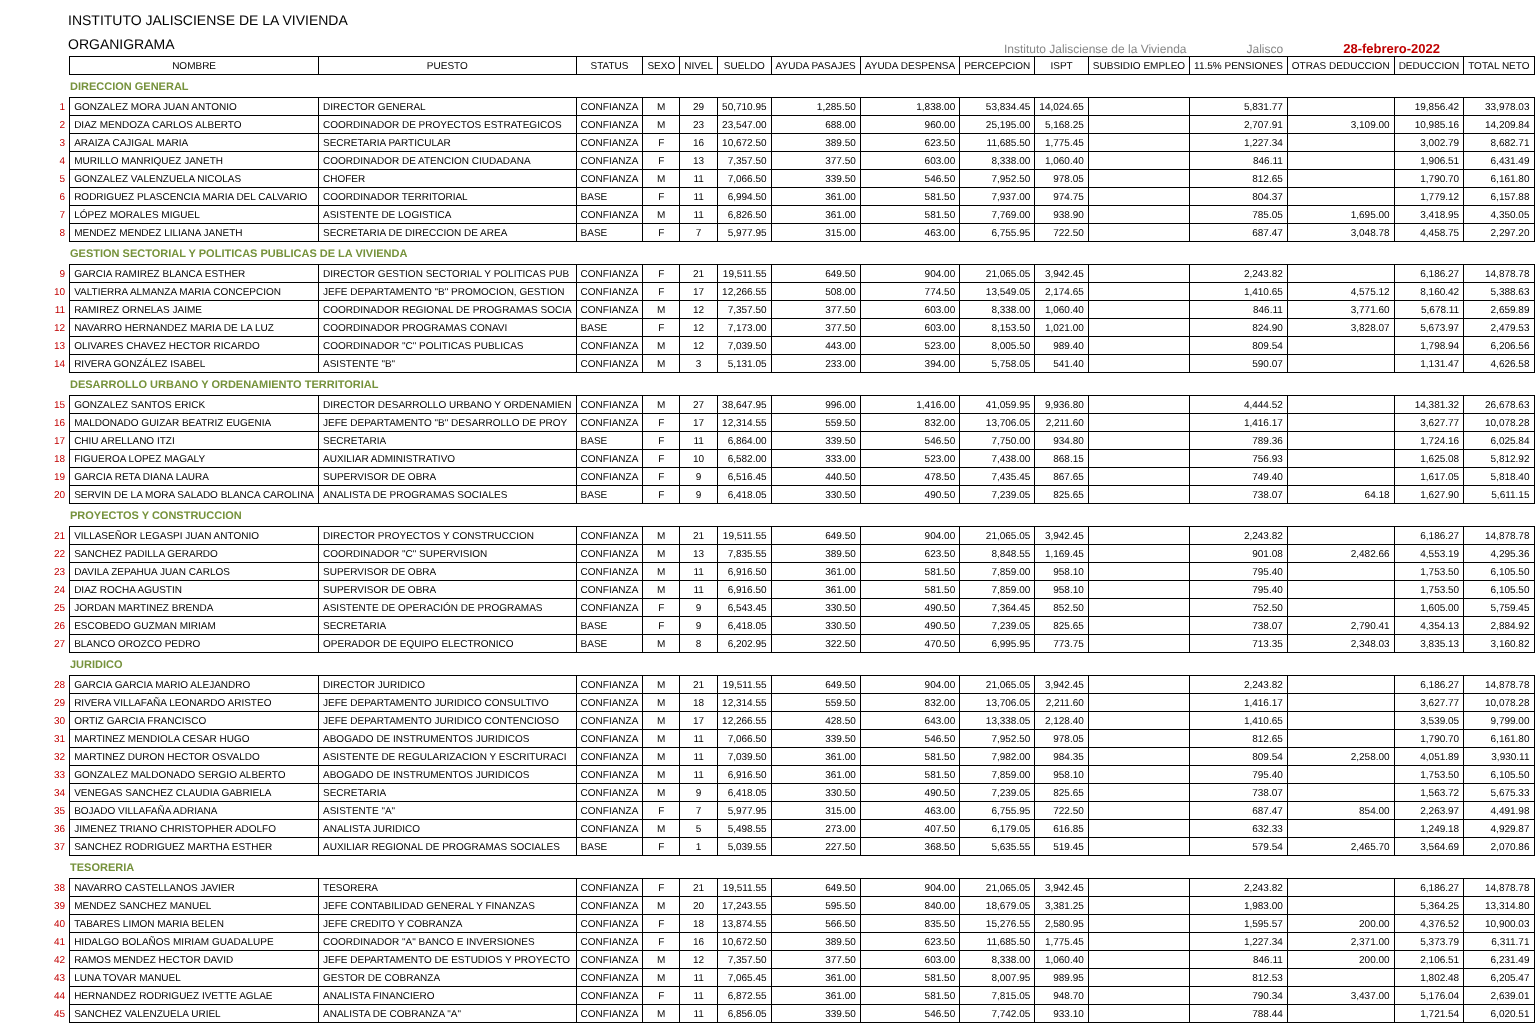INSTITUTO JALISCIENSE DE LA VIVIENDA
ORGANIGRAMA
Instituto Jalisciense de la Vivienda Jalisco 28-febrero-2022
| | NOMBRE | PUESTO | STATUS | SEXO | NIVEL | SUELDO | AYUDA PASAJES | AYUDA DESPENSA | PERCEPCION | ISPT | SUBSIDIO EMPLEO | 11.5% PENSIONES | OTRAS DEDUCCION | DEDUCCION | TOTAL NETO |
| --- | --- | --- | --- | --- | --- | --- | --- | --- | --- | --- | --- | --- | --- | --- | --- |
| DIRECCION GENERAL | | | | | | | | | | | | | | | |
| 1 | GONZALEZ MORA JUAN ANTONIO | DIRECTOR GENERAL | CONFIANZA | M | 29 | 50,710.95 | 1,285.50 | 1,838.00 | 53,834.45 | 14,024.65 | | 5,831.77 | | 19,856.42 | 33,978.03 |
| 2 | DIAZ MENDOZA CARLOS ALBERTO | COORDINADOR DE PROYECTOS ESTRATEGICOS | CONFIANZA | M | 23 | 23,547.00 | 688.00 | 960.00 | 25,195.00 | 5,168.25 | | 2,707.91 | 3,109.00 | 10,985.16 | 14,209.84 |
| 3 | ARAIZA CAJIGAL MARIA | SECRETARIA PARTICULAR | CONFIANZA | F | 16 | 10,672.50 | 389.50 | 623.50 | 11,685.50 | 1,775.45 | | 1,227.34 | | 3,002.79 | 8,682.71 |
| 4 | MURILLO MANRIQUEZ JANETH | COORDINADOR DE ATENCION CIUDADANA | CONFIANZA | F | 13 | 7,357.50 | 377.50 | 603.00 | 8,338.00 | 1,060.40 | | 846.11 | | 1,906.51 | 6,431.49 |
| 5 | GONZALEZ VALENZUELA NICOLAS | CHOFER | CONFIANZA | M | 11 | 7,066.50 | 339.50 | 546.50 | 7,952.50 | 978.05 | | 812.65 | | 1,790.70 | 6,161.80 |
| 6 | RODRIGUEZ PLASCENCIA MARIA DEL CALVARIO | COORDINADOR TERRITORIAL | BASE | F | 11 | 6,994.50 | 361.00 | 581.50 | 7,937.00 | 974.75 | | 804.37 | | 1,779.12 | 6,157.88 |
| 7 | LÓPEZ MORALES MIGUEL | ASISTENTE DE LOGISTICA | CONFIANZA | M | 11 | 6,826.50 | 361.00 | 581.50 | 7,769.00 | 938.90 | | 785.05 | 1,695.00 | 3,418.95 | 4,350.05 |
| 8 | MENDEZ MENDEZ LILIANA JANETH | SECRETARIA DE DIRECCION DE AREA | BASE | F | 7 | 5,977.95 | 315.00 | 463.00 | 6,755.95 | 722.50 | | 687.47 | 3,048.78 | 4,458.75 | 2,297.20 |
| GESTION SECTORIAL Y POLITICAS PUBLICAS DE LA VIVIENDA | | | | | | | | | | | | | | | |
| 9 | GARCIA RAMIREZ BLANCA ESTHER | DIRECTOR GESTION SECTORIAL Y POLITICAS PUB | CONFIANZA | F | 21 | 19,511.55 | 649.50 | 904.00 | 21,065.05 | 3,942.45 | | 2,243.82 | | 6,186.27 | 14,878.78 |
| 10 | VALTIERRA ALMANZA MARIA CONCEPCION | JEFE DEPARTAMENTO "B" PROMOCION, GESTION | CONFIANZA | F | 17 | 12,266.55 | 508.00 | 774.50 | 13,549.05 | 2,174.65 | | 1,410.65 | 4,575.12 | 8,160.42 | 5,388.63 |
| 11 | RAMIREZ ORNELAS JAIME | COORDINADOR REGIONAL DE PROGRAMAS SOCIA | CONFIANZA | M | 12 | 7,357.50 | 377.50 | 603.00 | 8,338.00 | 1,060.40 | | 846.11 | 3,771.60 | 5,678.11 | 2,659.89 |
| 12 | NAVARRO HERNANDEZ MARIA DE LA LUZ | COORDINADOR PROGRAMAS CONAVI | BASE | F | 12 | 7,173.00 | 377.50 | 603.00 | 8,153.50 | 1,021.00 | | 824.90 | 3,828.07 | 5,673.97 | 2,479.53 |
| 13 | OLIVARES CHAVEZ HECTOR RICARDO | COORDINADOR "C" POLITICAS PUBLICAS | CONFIANZA | M | 12 | 7,039.50 | 443.00 | 523.00 | 8,005.50 | 989.40 | | 809.54 | | 1,798.94 | 6,206.56 |
| 14 | RIVERA GONZÁLEZ ISABEL | ASISTENTE "B" | CONFIANZA | M | 3 | 5,131.05 | 233.00 | 394.00 | 5,758.05 | 541.40 | | 590.07 | | 1,131.47 | 4,626.58 |
| DESARROLLO URBANO Y ORDENAMIENTO TERRITORIAL | | | | | | | | | | | | | | | |
| 15 | GONZALEZ SANTOS ERICK | DIRECTOR DESARROLLO URBANO Y ORDENAMIEN | CONFIANZA | M | 27 | 38,647.95 | 996.00 | 1,416.00 | 41,059.95 | 9,936.80 | | 4,444.52 | | 14,381.32 | 26,678.63 |
| 16 | MALDONADO GUIZAR BEATRIZ EUGENIA | JEFE DEPARTAMENTO "B" DESARROLLO DE PROY | CONFIANZA | F | 17 | 12,314.55 | 559.50 | 832.00 | 13,706.05 | 2,211.60 | | 1,416.17 | | 3,627.77 | 10,078.28 |
| 17 | CHIU ARELLANO ITZI | SECRETARIA | BASE | F | 11 | 6,864.00 | 339.50 | 546.50 | 7,750.00 | 934.80 | | 789.36 | | 1,724.16 | 6,025.84 |
| 18 | FIGUEROA LOPEZ MAGALY | AUXILIAR ADMINISTRATIVO | CONFIANZA | F | 10 | 6,582.00 | 333.00 | 523.00 | 7,438.00 | 868.15 | | 756.93 | | 1,625.08 | 5,812.92 |
| 19 | GARCIA RETA DIANA LAURA | SUPERVISOR DE OBRA | CONFIANZA | F | 9 | 6,516.45 | 440.50 | 478.50 | 7,435.45 | 867.65 | | 749.40 | | 1,617.05 | 5,818.40 |
| 20 | SERVIN DE LA MORA SALADO BLANCA CAROLINA | ANALISTA DE PROGRAMAS SOCIALES | BASE | F | 9 | 6,418.05 | 330.50 | 490.50 | 7,239.05 | 825.65 | | 738.07 | 64.18 | 1,627.90 | 5,611.15 |
| PROYECTOS Y CONSTRUCCION | | | | | | | | | | | | | | | |
| 21 | VILLASEÑOR LEGASPI JUAN ANTONIO | DIRECTOR PROYECTOS Y CONSTRUCCION | CONFIANZA | M | 21 | 19,511.55 | 649.50 | 904.00 | 21,065.05 | 3,942.45 | | 2,243.82 | | 6,186.27 | 14,878.78 |
| 22 | SANCHEZ PADILLA GERARDO | COORDINADOR "C" SUPERVISION | CONFIANZA | M | 13 | 7,835.55 | 389.50 | 623.50 | 8,848.55 | 1,169.45 | | 901.08 | 2,482.66 | 4,553.19 | 4,295.36 |
| 23 | DAVILA ZEPAHUA JUAN CARLOS | SUPERVISOR DE OBRA | CONFIANZA | M | 11 | 6,916.50 | 361.00 | 581.50 | 7,859.00 | 958.10 | | 795.40 | | 1,753.50 | 6,105.50 |
| 24 | DIAZ ROCHA AGUSTIN | SUPERVISOR DE OBRA | CONFIANZA | M | 11 | 6,916.50 | 361.00 | 581.50 | 7,859.00 | 958.10 | | 795.40 | | 1,753.50 | 6,105.50 |
| 25 | JORDAN MARTINEZ BRENDA | ASISTENTE DE OPERACIÓN DE PROGRAMAS | CONFIANZA | F | 9 | 6,543.45 | 330.50 | 490.50 | 7,364.45 | 852.50 | | 752.50 | | 1,605.00 | 5,759.45 |
| 26 | ESCOBEDO GUZMAN MIRIAM | SECRETARIA | BASE | F | 9 | 6,418.05 | 330.50 | 490.50 | 7,239.05 | 825.65 | | 738.07 | 2,790.41 | 4,354.13 | 2,884.92 |
| 27 | BLANCO OROZCO PEDRO | OPERADOR DE EQUIPO ELECTRONICO | BASE | M | 8 | 6,202.95 | 322.50 | 470.50 | 6,995.95 | 773.75 | | 713.35 | 2,348.03 | 3,835.13 | 3,160.82 |
| JURIDICO | | | | | | | | | | | | | | | |
| 28 | GARCIA GARCIA MARIO ALEJANDRO | DIRECTOR JURIDICO | CONFIANZA | M | 21 | 19,511.55 | 649.50 | 904.00 | 21,065.05 | 3,942.45 | | 2,243.82 | | 6,186.27 | 14,878.78 |
| 29 | RIVERA VILLAFAÑA LEONARDO ARISTEO | JEFE DEPARTAMENTO JURIDICO CONSULTIVO | CONFIANZA | M | 18 | 12,314.55 | 559.50 | 832.00 | 13,706.05 | 2,211.60 | | 1,416.17 | | 3,627.77 | 10,078.28 |
| 30 | ORTIZ GARCIA FRANCISCO | JEFE DEPARTAMENTO JURIDICO CONTENCIOSO | CONFIANZA | M | 17 | 12,266.55 | 428.50 | 643.00 | 13,338.05 | 2,128.40 | | 1,410.65 | | 3,539.05 | 9,799.00 |
| 31 | MARTINEZ MENDIOLA CESAR HUGO | ABOGADO DE INSTRUMENTOS JURIDICOS | CONFIANZA | M | 11 | 7,066.50 | 339.50 | 546.50 | 7,952.50 | 978.05 | | 812.65 | | 1,790.70 | 6,161.80 |
| 32 | MARTINEZ DURON HECTOR OSVALDO | ASISTENTE DE REGULARIZACION Y ESCRITURACI | CONFIANZA | M | 11 | 7,039.50 | 361.00 | 581.50 | 7,982.00 | 984.35 | | 809.54 | 2,258.00 | 4,051.89 | 3,930.11 |
| 33 | GONZALEZ MALDONADO SERGIO ALBERTO | ABOGADO DE INSTRUMENTOS JURIDICOS | CONFIANZA | M | 11 | 6,916.50 | 361.00 | 581.50 | 7,859.00 | 958.10 | | 795.40 | | 1,753.50 | 6,105.50 |
| 34 | VENEGAS SANCHEZ CLAUDIA GABRIELA | SECRETARIA | CONFIANZA | M | 9 | 6,418.05 | 330.50 | 490.50 | 7,239.05 | 825.65 | | 738.07 | | 1,563.72 | 5,675.33 |
| 35 | BOJADO VILLAFAÑA ADRIANA | ASISTENTE "A" | CONFIANZA | F | 7 | 5,977.95 | 315.00 | 463.00 | 6,755.95 | 722.50 | | 687.47 | 854.00 | 2,263.97 | 4,491.98 |
| 36 | JIMENEZ TRIANO CHRISTOPHER ADOLFO | ANALISTA JURIDICO | CONFIANZA | M | 5 | 5,498.55 | 273.00 | 407.50 | 6,179.05 | 616.85 | | 632.33 | | 1,249.18 | 4,929.87 |
| 37 | SANCHEZ RODRIGUEZ MARTHA ESTHER | AUXILIAR REGIONAL DE PROGRAMAS SOCIALES | BASE | F | 1 | 5,039.55 | 227.50 | 368.50 | 5,635.55 | 519.45 | | 579.54 | 2,465.70 | 3,564.69 | 2,070.86 |
| TESORERIA | | | | | | | | | | | | | | | |
| 38 | NAVARRO CASTELLANOS JAVIER | TESORERA | CONFIANZA | F | 21 | 19,511.55 | 649.50 | 904.00 | 21,065.05 | 3,942.45 | | 2,243.82 | | 6,186.27 | 14,878.78 |
| 39 | MENDEZ SANCHEZ MANUEL | JEFE CONTABILIDAD GENERAL Y FINANZAS | CONFIANZA | M | 20 | 17,243.55 | 595.50 | 840.00 | 18,679.05 | 3,381.25 | | 1,983.00 | | 5,364.25 | 13,314.80 |
| 40 | TABARES LIMON MARIA BELEN | JEFE CREDITO Y COBRANZA | CONFIANZA | F | 18 | 13,874.55 | 566.50 | 835.50 | 15,276.55 | 2,580.95 | | 1,595.57 | 200.00 | 4,376.52 | 10,900.03 |
| 41 | HIDALGO BOLAÑOS MIRIAM GUADALUPE | COORDINADOR "A" BANCO E INVERSIONES | CONFIANZA | F | 16 | 10,672.50 | 389.50 | 623.50 | 11,685.50 | 1,775.45 | | 1,227.34 | 2,371.00 | 5,373.79 | 6,311.71 |
| 42 | RAMOS MENDEZ HECTOR DAVID | JEFE DEPARTAMENTO DE ESTUDIOS Y PROYECTO | CONFIANZA | M | 12 | 7,357.50 | 377.50 | 603.00 | 8,338.00 | 1,060.40 | | 846.11 | 200.00 | 2,106.51 | 6,231.49 |
| 43 | LUNA TOVAR MANUEL | GESTOR DE COBRANZA | CONFIANZA | M | 11 | 7,065.45 | 361.00 | 581.50 | 8,007.95 | 989.95 | | 812.53 | | 1,802.48 | 6,205.47 |
| 44 | HERNANDEZ RODRIGUEZ IVETTE AGLAE | ANALISTA FINANCIERO | CONFIANZA | F | 11 | 6,872.55 | 361.00 | 581.50 | 7,815.05 | 948.70 | | 790.34 | 3,437.00 | 5,176.04 | 2,639.01 |
| 45 | SANCHEZ VALENZUELA URIEL | ANALISTA DE COBRANZA "A" | CONFIANZA | M | 11 | 6,856.05 | 339.50 | 546.50 | 7,742.05 | 933.10 | | 788.44 | | 1,721.54 | 6,020.51 |